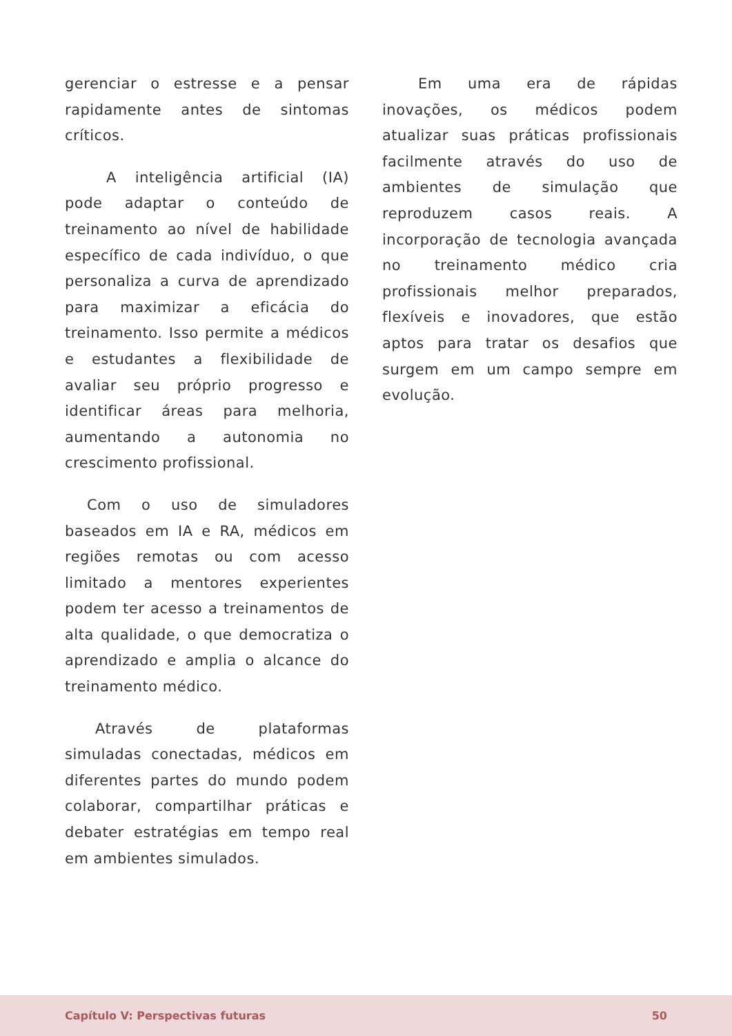gerenciar o estresse e a pensar rapidamente antes de sintomas críticos.
A inteligência artificial (IA) pode adaptar o conteúdo de treinamento ao nível de habilidade específico de cada indivíduo, o que personaliza a curva de aprendizado para maximizar a eficácia do treinamento. Isso permite a médicos e estudantes a flexibilidade de avaliar seu próprio progresso e identificar áreas para melhoria, aumentando a autonomia no crescimento profissional.
Com o uso de simuladores baseados em IA e RA, médicos em regiões remotas ou com acesso limitado a mentores experientes podem ter acesso a treinamentos de alta qualidade, o que democratiza o aprendizado e amplia o alcance do treinamento médico.
Através de plataformas simuladas conectadas, médicos em diferentes partes do mundo podem colaborar, compartilhar práticas e debater estratégias em tempo real em ambientes simulados.
Em uma era de rápidas inovações, os médicos podem atualizar suas práticas profissionais facilmente através do uso de ambientes de simulação que reproduzem casos reais. A incorporação de tecnologia avançada no treinamento médico cria profissionais melhor preparados, flexíveis e inovadores, que estão aptos para tratar os desafios que surgem em um campo sempre em evolução.
Capítulo V: Perspectivas futuras 50